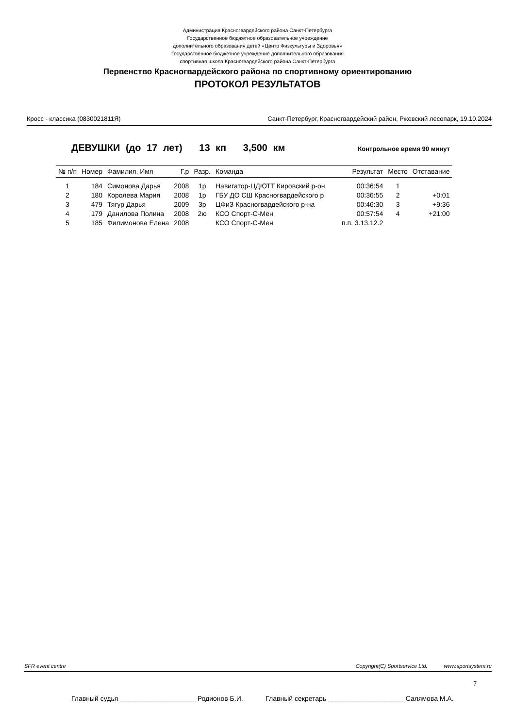Администрация Красногвардейского района Санкт-Петербурга
Государственное бюджетное образовательное учреждение
дополнительного образования детей «Центр Физкультуры и Здоровья»
Государственное бюджетное учреждение дополнительного образования
спортивная школа Красногвардейского района Санкт-Петербурга
Первенство Красногвардейского района по спортивному ориентированию
ПРОТОКОЛ РЕЗУЛЬТАТОВ
Кросс - классика (0830021811Я) Санкт-Петербург, Красногвардейский район, Ржевский лесопарк, 19.10.2024
ДЕВУШКИ (до 17 лет) 13 кп 3,500 км Контрольное время 90 минут
| № п/п | Номер | Фамилия, Имя | Г.р | Разр. | Команда | Результат | Место | Отставание |
| --- | --- | --- | --- | --- | --- | --- | --- | --- |
| 1 | 184 | Симонова Дарья | 2008 | 1р | Навигатор-ЦДЮТТ Кировский р-он | 00:36:54 | 1 | |
| 2 | 180 | Королева Мария | 2008 | 1р | ГБУ ДО СШ Красногвардейского р | 00:36:55 | 2 | +0:01 |
| 3 | 479 | Тягур Дарья | 2009 | 3р | ЦФиЗ Красногвардейского р-на | 00:46:30 | 3 | +9:36 |
| 4 | 179 | Данилова Полина | 2008 | 2ю | КСО Спорт-С-Мен | 00:57:54 | 4 | +21:00 |
| 5 | 185 | Филимонова Елена | 2008 | | КСО Спорт-С-Мен | п.п. 3.13.12.2 | | |
SFR event centre Copyright(C) Sportservice Ltd. www.sportsystem.ru
7
Главный судья ____________________ Родионов Б.И. Главный секретарь ____________________ Салямова М.А.